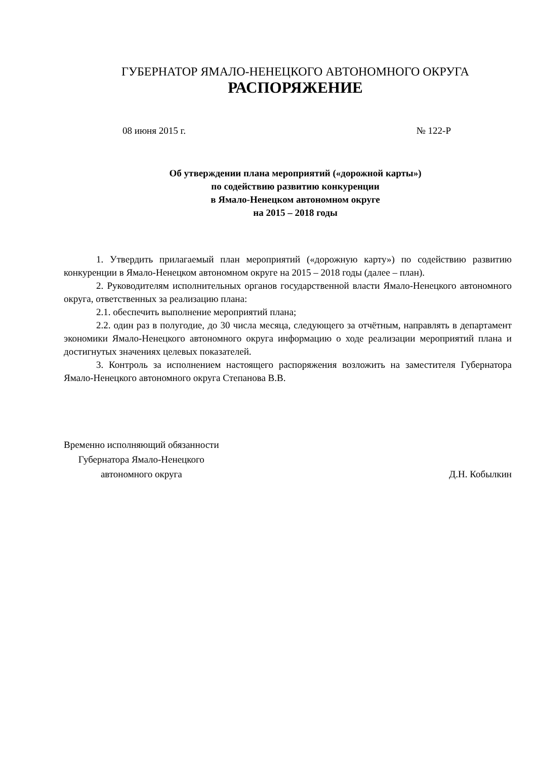ГУБЕРНАТОР ЯМАЛО-НЕНЕЦКОГО АВТОНОМНОГО ОКРУГА
РАСПОРЯЖЕНИЕ
08 июня 2015 г. № 122-Р
Об утверждении плана мероприятий («дорожной карты»)
по содействию развитию конкуренции
в Ямало-Ненецком автономном округе
на 2015 – 2018 годы
1. Утвердить прилагаемый план мероприятий («дорожную карту») по содействию развитию конкуренции в Ямало-Ненецком автономном округе на 2015 – 2018 годы (далее – план).
2. Руководителям исполнительных органов государственной власти Ямало-Ненецкого автономного округа, ответственных за реализацию плана:
2.1. обеспечить выполнение мероприятий плана;
2.2. один раз в полугодие, до 30 числа месяца, следующего за отчётным, направлять в департамент экономики Ямало-Ненецкого автономного округа информацию о ходе реализации мероприятий плана и достигнутых значениях целевых показателей.
3. Контроль за исполнением настоящего распоряжения возложить на заместителя Губернатора Ямало-Ненецкого автономного округа Степанова В.В.
Временно исполняющий обязанности
Губернатора Ямало-Ненецкого
автономного округа
Д.Н. Кобылкин